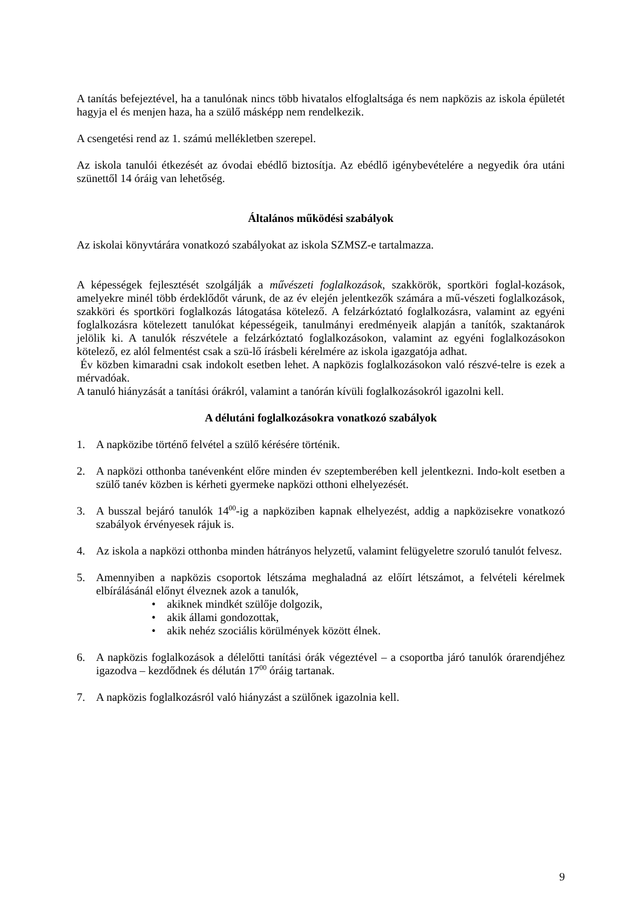A tanítás befejeztével, ha a tanulónak nincs több hivatalos elfoglaltsága és nem napközis az iskola épületét hagyja el és menjen haza, ha a szülő másképp nem rendelkezik.
A csengetési rend az 1. számú mellékletben szerepel.
Az iskola tanulói étkezését az óvodai ebédlő biztosítja. Az ebédlő igénybevételére a negyedik óra utáni szünettől 14 óráig van lehetőség.
Általános működési szabályok
Az iskolai könyvtárára vonatkozó szabályokat az iskola SZMSZ-e tartalmazza.
A képességek fejlesztését szolgálják a művészeti foglalkozások, szakkörök, sportköri foglal-kozások, amelyekre minél több érdeklődőt várunk, de az év elején jelentkezők számára a mű-vészeti foglalkozások, szakköri és sportköri foglalkozás látogatása kötelező. A felzárkóztató foglalkozásra, valamint az egyéni foglalkozásra kötelezett tanulókat képességeik, tanulmányi eredményeik alapján a tanítók, szaktanárok jelölik ki. A tanulók részvétele a felzárkóztató foglalkozásokon, valamint az egyéni foglalkozásokon kötelező, ez alól felmentést csak a szü-lő írásbeli kérelmére az iskola igazgatója adhat.
Év közben kimaradni csak indokolt esetben lehet. A napközis foglalkozásokon való részvé-telre is ezek a mérvadóak.
A tanuló hiányzását a tanítási órákról, valamint a tanórán kívüli foglalkozásokról igazolni kell.
A délutáni foglalkozásokra vonatkozó szabályok
1. A napközibe történő felvétel a szülő kérésére történik.
2. A napközi otthonba tanévenként előre minden év szeptemberében kell jelentkezni. Indo-kolt esetben a szülő tanév közben is kérheti gyermeke napközi otthoni elhelyezését.
3. A busszal bejáró tanulók 14<sup>00</sup>-ig a napköziben kapnak elhelyezést, addig a napközisekre vonatkozó szabályok érvényesek rájuk is.
4. Az iskola a napközi otthonba minden hátrányos helyzetű, valamint felügyeletre szoruló tanulót felvesz.
5. Amennyiben a napközis csoportok létszáma meghaladná az előírt létszámot, a felvételi kérelmek elbírálásánál előnyt élveznek azok a tanulók,
• akiknek mindkét szülője dolgozik,
• akik állami gondozottak,
• akik nehéz szociális körülmények között élnek.
6. A napközis foglalkozások a délelőtti tanítási órák végeztével – a csoportba járó tanulók órarendjéhez igazodva – kezdődnek és délután 17<sup>00</sup> óráig tartanak.
7. A napközis foglalkozásról való hiányzást a szülőnek igazolnia kell.
9